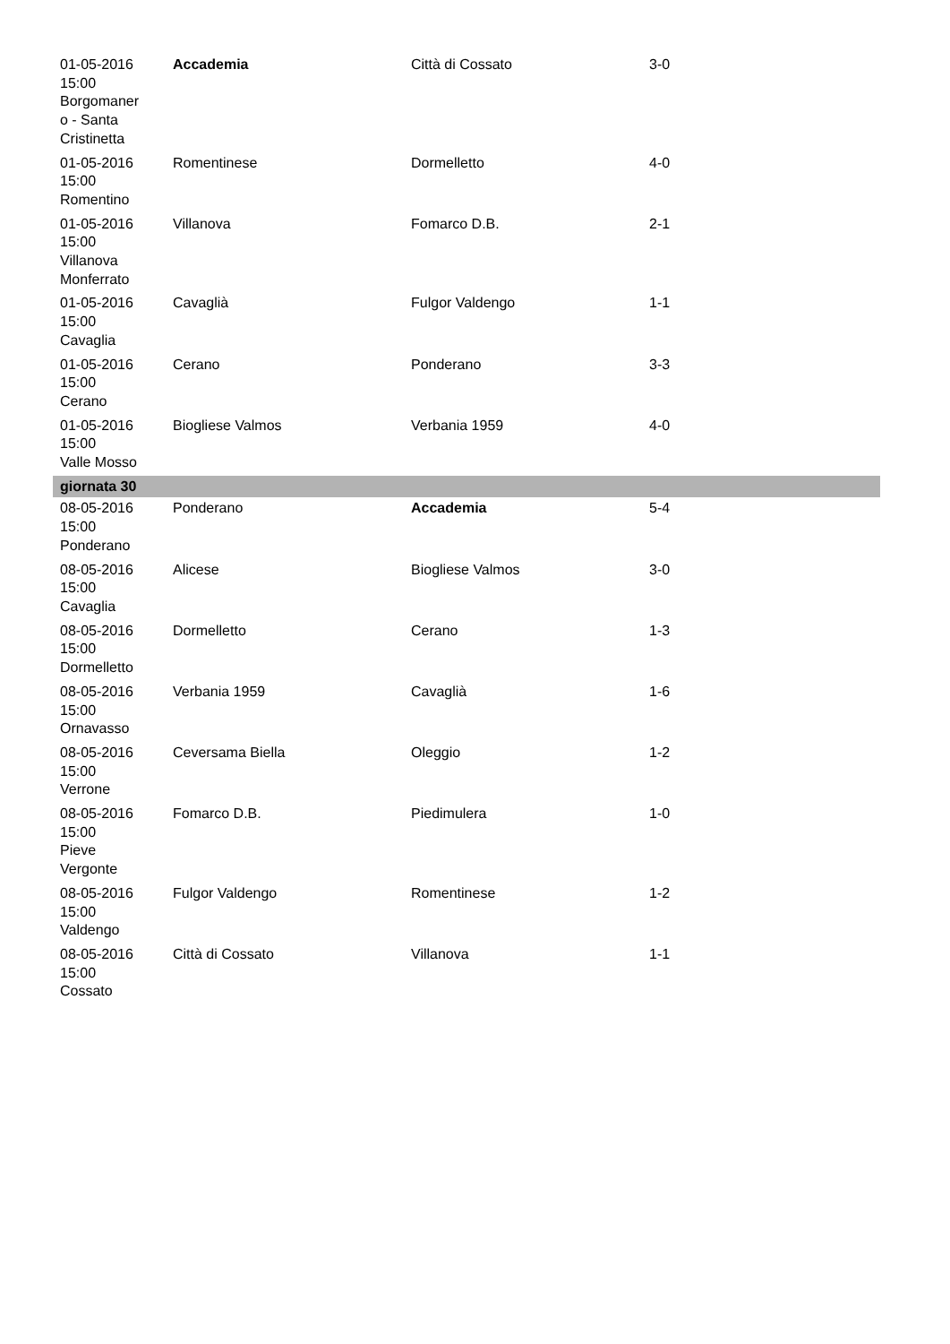| 01-05-2016 15:00 Borgomaner o - Santa Cristinetta | Accademia | Città di Cossato | 3-0 |
| 01-05-2016 15:00 Romentino | Romentinese | Dormelletto | 4-0 |
| 01-05-2016 15:00 Villanova Monferrato | Villanova | Fomarco D.B. | 2-1 |
| 01-05-2016 15:00 Cavaglia | Cavaglià | Fulgor Valdengo | 1-1 |
| 01-05-2016 15:00 Cerano | Cerano | Ponderano | 3-3 |
| 01-05-2016 15:00 Valle Mosso | Biogliese Valmos | Verbania 1959 | 4-0 |
| giornata 30 | | | |
| 08-05-2016 15:00 Ponderano | Ponderano | Accademia | 5-4 |
| 08-05-2016 15:00 Cavaglia | Alicese | Biogliese Valmos | 3-0 |
| 08-05-2016 15:00 Dormelletto | Dormelletto | Cerano | 1-3 |
| 08-05-2016 15:00 Ornavasso | Verbania 1959 | Cavaglià | 1-6 |
| 08-05-2016 15:00 Verrone | Ceversama Biella | Oleggio | 1-2 |
| 08-05-2016 15:00 Pieve Vergonte | Fomarco D.B. | Piedimulera | 1-0 |
| 08-05-2016 15:00 Valdengo | Fulgor Valdengo | Romentinese | 1-2 |
| 08-05-2016 15:00 Cossato | Città di Cossato | Villanova | 1-1 |